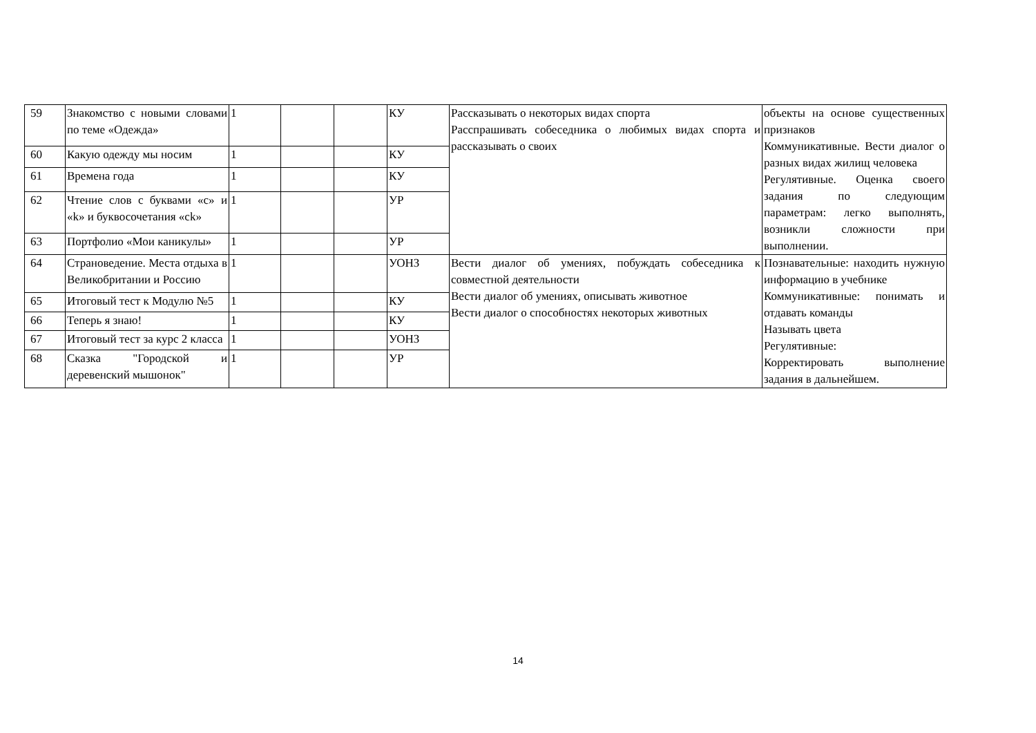| 59 | Знакомство с новыми словами по теме «Одежда» | 1 | | | КУ | Рассказывать о некоторых видах спорта Расспрашивать собеседника о любимых видах спорта и рассказывать о своих | объекты на основе существенных признаков Коммуникативные. Вести диалог о разных видах жилищ человека Регулятивные. Оценка своего задания по следующим параметрам: легко выполнять, возникли сложности при выполнении. |
| 60 | Какую одежду мы носим | 1 | | | КУ | | |
| 61 | Времена года | 1 | | | КУ | | |
| 62 | Чтение слов с буквами «c» и «k» и буквосочетания «ck» | 1 | | | УР | | |
| 63 | Портфолио «Мои каникулы» | 1 | | | УР | | |
| 64 | Страноведение. Места отдыха в Великобритании и Россию | 1 | | | УОНЗ | Вести диалог об умениях, побуждать собеседника к совместной деятельности Вести диалог об умениях, описывать животное Вести диалог о способностях некоторых животных | Познавательные: находить нужную информацию в учебнике Коммуникативные: понимать и отдавать команды Называть цвета Регулятивные: Корректировать выполнение задания в дальнейшем. |
| 65 | Итоговый тест к Модулю №5 | 1 | | | КУ | | |
| 66 | Теперь я знаю! | 1 | | | КУ | | |
| 67 | Итоговый тест за курс 2 класса | 1 | | | УОНЗ | | |
| 68 | Сказка "Городской и деревенский мышонок" | 1 | | | УР | | |
14